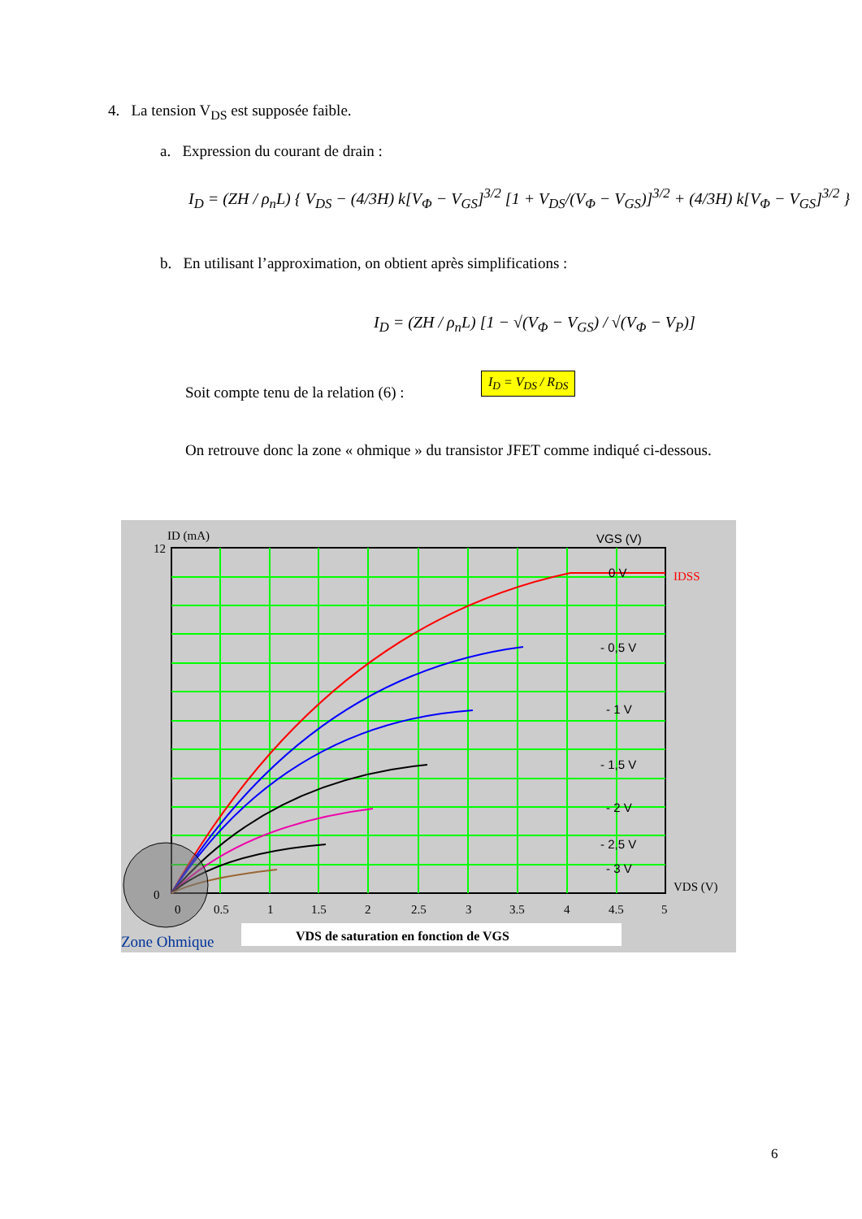4. La tension V<sub>DS</sub> est supposée faible.
a. Expression du courant de drain :
I<sub>D</sub> = (ZH / ρ<sub>n</sub>L) { V<sub>DS</sub> − (4/3H) k[V<sub>Φ</sub> − V<sub>GS</sub>]<sup>3/2</sup> [1 + V<sub>DS</sub>/(V<sub>Φ</sub> − V<sub>GS</sub>)]<sup>3/2</sup> + (4/3H) k[V<sub>Φ</sub> − V<sub>GS</sub>]<sup>3/2</sup> }
b. En utilisant l’approximation, on obtient après simplifications :
I<sub>D</sub> = (ZH / ρ<sub>n</sub>L) [1 − √(V<sub>Φ</sub> − V<sub>GS</sub>) / √(V<sub>Φ</sub> − V<sub>P</sub>)]
Soit compte tenu de la relation (6) :
I<sub>D</sub> = V<sub>DS</sub> / R<sub>DS</sub>
On retrouve donc la zone « ohmique » du transistor JFET comme indiqué ci-dessous.
ID (mA)
VGS (V)
IDSS
VDS (V)
12
0
0
0.5
1
1.5
2
2.5
3
3.5
4
4.5
5
0 V
- 0,5 V
- 1 V
- 1,5 V
- 2 V
- 2,5 V
- 3 V
Zone Ohmique
VDS de saturation en fonction de VGS
6